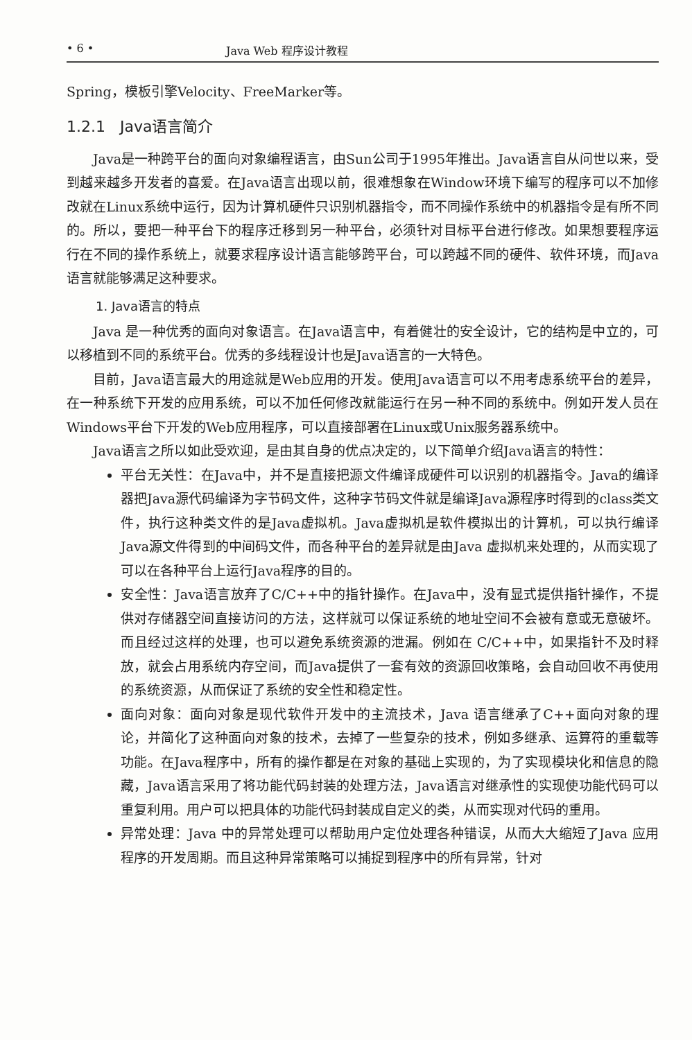• 6 • Java Web 程序设计教程
Spring，模板引擎Velocity、FreeMarker等。
1.2.1 Java语言简介
Java是一种跨平台的面向对象编程语言，由Sun公司于1995年推出。Java语言自从问世以来，受到越来越多开发者的喜爱。在Java语言出现以前，很难想象在Window环境下编写的程序可以不加修改就在Linux系统中运行，因为计算机硬件只识别机器指令，而不同操作系统中的机器指令是有所不同的。所以，要把一种平台下的程序迁移到另一种平台，必须针对目标平台进行修改。如果想要程序运行在不同的操作系统上，就要求程序设计语言能够跨平台，可以跨越不同的硬件、软件环境，而Java语言就能够满足这种要求。
1. Java语言的特点
Java 是一种优秀的面向对象语言。在Java语言中，有着健壮的安全设计，它的结构是中立的，可以移植到不同的系统平台。优秀的多线程设计也是Java语言的一大特色。
目前，Java语言最大的用途就是Web应用的开发。使用Java语言可以不用考虑系统平台的差异，在一种系统下开发的应用系统，可以不加任何修改就能运行在另一种不同的系统中。例如开发人员在Windows平台下开发的Web应用程序，可以直接部署在Linux或Unix服务器系统中。
Java语言之所以如此受欢迎，是由其自身的优点决定的，以下简单介绍Java语言的特性：
平台无关性：在Java中，并不是直接把源文件编译成硬件可以识别的机器指令。Java的编译器把Java源代码编译为字节码文件，这种字节码文件就是编译Java源程序时得到的class类文件，执行这种类文件的是Java虚拟机。Java虚拟机是软件模拟出的计算机，可以执行编译Java源文件得到的中间码文件，而各种平台的差异就是由Java 虚拟机来处理的，从而实现了可以在各种平台上运行Java程序的目的。
安全性：Java语言放弃了C/C++中的指针操作。在Java中，没有显式提供指针操作，不提供对存储器空间直接访问的方法，这样就可以保证系统的地址空间不会被有意或无意破坏。而且经过这样的处理，也可以避免系统资源的泄漏。例如在 C/C++中，如果指针不及时释放，就会占用系统内存空间，而Java提供了一套有效的资源回收策略，会自动回收不再使用的系统资源，从而保证了系统的安全性和稳定性。
面向对象：面向对象是现代软件开发中的主流技术，Java 语言继承了C++面向对象的理论，并简化了这种面向对象的技术，去掉了一些复杂的技术，例如多继承、运算符的重载等功能。在Java程序中，所有的操作都是在对象的基础上实现的，为了实现模块化和信息的隐藏，Java语言采用了将功能代码封装的处理方法，Java语言对继承性的实现使功能代码可以重复利用。用户可以把具体的功能代码封装成自定义的类，从而实现对代码的重用。
异常处理：Java 中的异常处理可以帮助用户定位处理各种错误，从而大大缩短了Java 应用程序的开发周期。而且这种异常策略可以捕捉到程序中的所有异常，针对